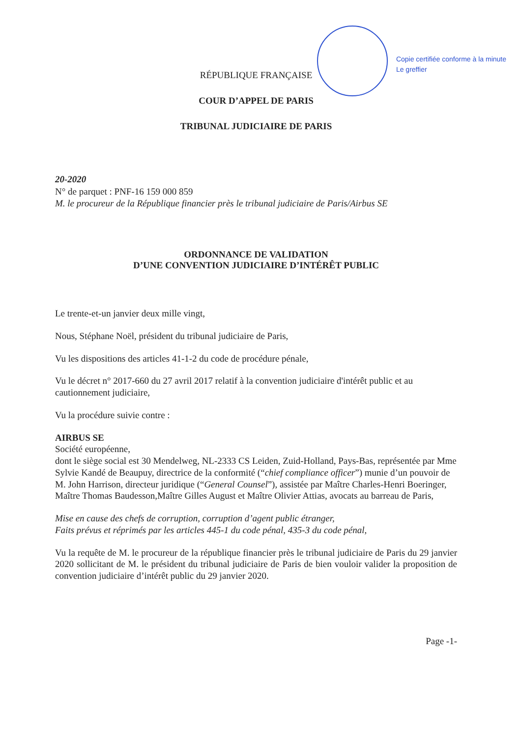Copie certifiée conforme à la minute
Le greffier
RÉPUBLIQUE FRANÇAISE
COUR D’APPEL DE PARIS
TRIBUNAL JUDICIAIRE DE PARIS
20-2020
N° de parquet : PNF-16 159 000 859
M. le procureur de la République financier près le tribunal judiciaire de Paris/Airbus SE
ORDONNANCE DE VALIDATION
D’UNE CONVENTION JUDICIAIRE D’INTÉRÊT PUBLIC
Le trente-et-un janvier deux mille vingt,
Nous, Stéphane Noël, président du tribunal judiciaire de Paris,
Vu les dispositions des articles 41-1-2 du code de procédure pénale,
Vu le décret n° 2017-660 du 27 avril 2017 relatif à la convention judiciaire d'intérêt public et au cautionnement judiciaire,
Vu la procédure suivie contre :
AIRBUS SE
Société européenne,
dont le siège social est 30 Mendelweg, NL-2333 CS Leiden, Zuid-Holland, Pays-Bas, représentée par Mme Sylvie Kandé de Beaupuy, directrice de la conformité (“chief compliance officer”) munie d’un pouvoir de M. John Harrison, directeur juridique (“General Counsel”), assistée par Maître Charles-Henri Boeringer, Maître Thomas Baudesson,Maître Gilles August et Maître Olivier Attias, avocats au barreau de Paris,
Mise en cause des chefs de corruption, corruption d’agent public étranger,
Faits prévus et réprimés par les articles 445-1 du code pénal, 435-3 du code pénal,
Vu la requête de M. le procureur de la république financier près le tribunal judiciaire de Paris du 29 janvier 2020 sollicitant de M. le président du tribunal judiciaire de Paris de bien vouloir valider la proposition de convention judiciaire d’intérêt public du 29 janvier 2020.
Page -1-